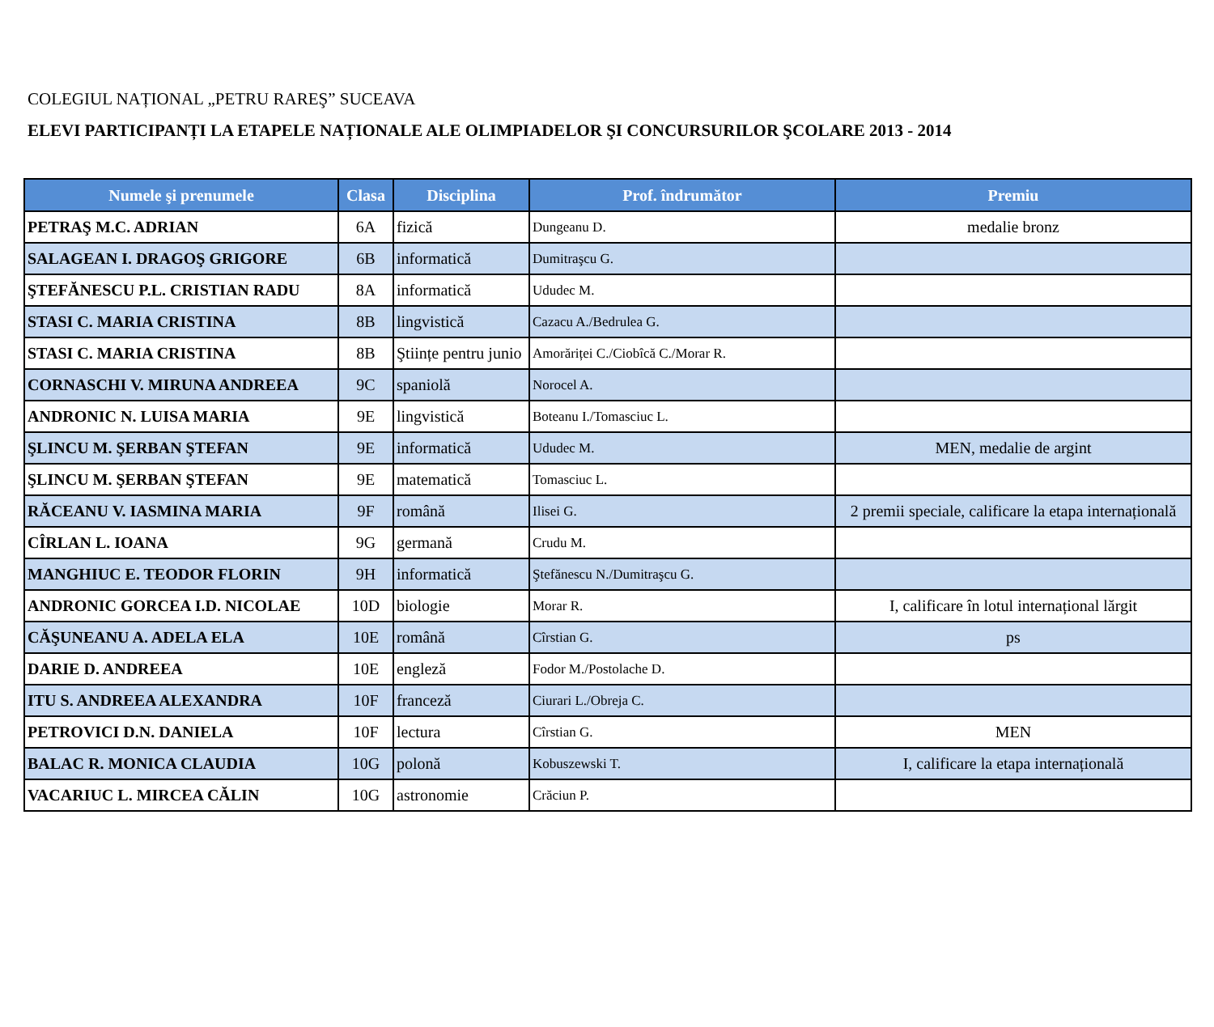COLEGIUL NAȚIONAL „PETRU RAREŞ” SUCEAVA
ELEVI PARTICIPANȚI LA ETAPELE NAȚIONALE ALE OLIMPIADELOR ŞI CONCURSURILOR ŞCOLARE 2013 - 2014
| Numele şi prenumele | Clasa | Disciplina | Prof. îndrumător | Premiu |
| --- | --- | --- | --- | --- |
| PETRAŞ M.C. ADRIAN | 6A | fizică | Dungeanu D. | medalie bronz |
| SALAGEAN I. DRAGOŞ GRIGORE | 6B | informatică | Dumitraşcu G. | |
| ŞTEFĂNESCU P.L. CRISTIAN RADU | 8A | informatică | Ududec M. | |
| STASI C. MARIA CRISTINA | 8B | lingvistică | Cazacu A./Bedrulea G. | |
| STASI C. MARIA CRISTINA | 8B | Ştiințe pentru junio | Amorăriței C./Ciobîcă C./Morar R. | |
| CORNASCHI V. MIRUNA ANDREEA | 9C | spaniolă | Norocel A. | |
| ANDRONIC N. LUISA MARIA | 9E | lingvistică | Boteanu I./Tomasciuc L. | |
| ŞLINCU M. ŞERBAN ŞTEFAN | 9E | informatică | Ududec M. | MEN, medalie de argint |
| ŞLINCU M. ŞERBAN ŞTEFAN | 9E | matematică | Tomasciuc L. | |
| RĂCEANU V. IASMINA MARIA | 9F | română | Ilisei G. | 2 premii speciale, calificare la etapa internațională |
| CÎRLAN L. IOANA | 9G | germană | Crudu M. | |
| MANGHIUC E. TEODOR FLORIN | 9H | informatică | Ştefănescu N./Dumitraşcu G. | |
| ANDRONIC GORCEA I.D. NICOLAE | 10D | biologie | Morar R. | I, calificare în lotul internațional lărgit |
| CĂŞUNEANU A. ADELA ELA | 10E | română | Cîrstian G. | ps |
| DARIE D. ANDREEA | 10E | engleză | Fodor M./Postolache D. | |
| ITU S. ANDREEA ALEXANDRA | 10F | franceză | Ciurari L./Obreja C. | |
| PETROVICI D.N. DANIELA | 10F | lectura | Cîrstian G. | MEN |
| BALAC R. MONICA CLAUDIA | 10G | polonă | Kobuszewski T. | I, calificare la etapa internațională |
| VACARIUC L. MIRCEA CĂLIN | 10G | astronomie | Crăciun P. | |